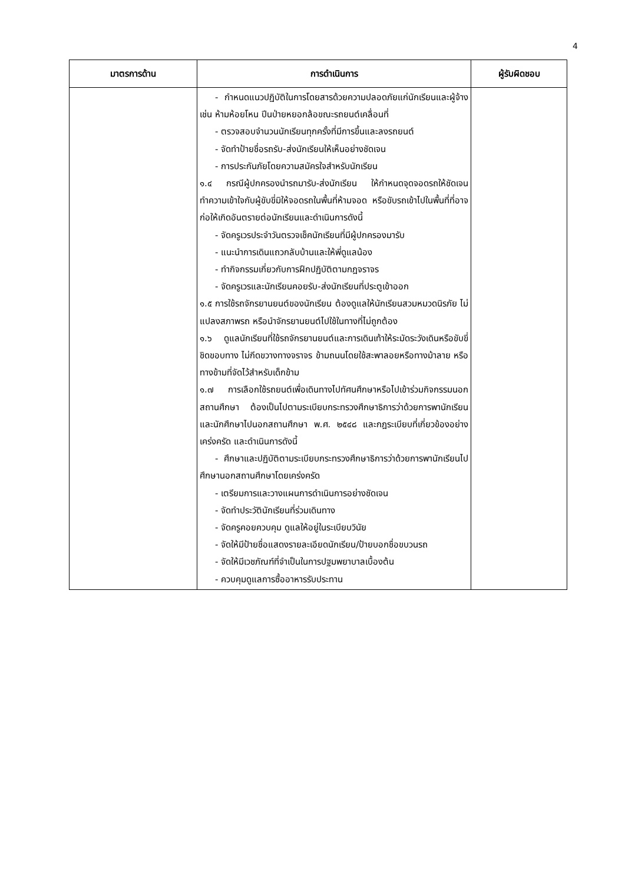4
| มาตรการด้าน | การดำเนินการ | ผู้รับผิดชอบ |
| --- | --- | --- |
| | - กำหนดแนวปฏิบัติในการโดยสารด้วยความปลอดภัยแก่นักเรียนและผู้จ้าง เช่น ห้ามห้อยโหน ปีนป่ายหยอกล้อขณะรถยนต์เคลื่อนที่ - ตรวจสอบจำนวนนักเรียนทุกครั้งที่มีการขึ้นและลงรถยนต์ - จัดทำป้ายชื่อรถรับ-ส่งนักเรียนให้เห็นอย่างชัดเจน - การประกันภัยโดยความสมัครใจสำหรับนักเรียน ๑.๔ กรณีผู้ปกครองนำรถมารับ-ส่งนักเรียน ให้กำหนดจุดจอดรถให้ชัดเจน ทำความเข้าใจกับผู้ขับขี่มิให้จอดรถในพื้นที่ห้ามจอด หรือขับรถเข้าไปในพื้นที่ที่อาจก่อให้เกิดอันตรายต่อนักเรียนและดำเนินการดังนี้ - จัดครูเวรประจำวันตรวจเช็คนักเรียนที่มีผู้ปกครองมารับ - แนะนำการเดินแถวกลับบ้านและให้พี่ดูแลน้อง - ทำกิจกรรมเกี่ยวกับการฝึกปฏิบัติตามกฎจราจร - จัดครูเวรและนักเรียนคอยรับ-ส่งนักเรียนที่ประตูเข้าออก ๑.๕ การใช้รถจักรยานยนต์ของนักเรียน ต้องดูแลให้นักเรียนสวมหมวดนิรภัย ไม่แปลงสภาพรถ หรือนำจักรยานยนต์ไปใช้ในทางที่ไม่ถูกต้อง ๑.๖ ดูแลนักเรียนที่ใช้รถจักรยานยนต์และการเดินเท้าให้ระมัดระวังเดินหรือขับขี่ชิดขอบทาง ไม่กีดขวางทางจราจร ข้ามถนนโดยใช้สะพาลอยหรือทางม้าลาย หรือทางข้ามที่จัดไว้สำหรับเด็กข้าม ๑.๗ การเลือกใช้รถยนต์เพื่อเดินทางไปทัศนศึกษาหรือไปเข้าร่วมกิจกรรมนอกสถานศึกษา ต้องเป็นไปตามระเบียบกระทรวงศึกษาธิการว่าด้วยการพานักเรียนและนักศึกษาไปนอกสถานศึกษา พ.ศ. ๒๕๔๘ และกฎระเบียบที่เกี่ยวข้องอย่างเคร่งครัด และดำเนินการดังนี้ - ศึกษาและปฏิบัติตามระเบียบกระทรวงศึกษาธิการว่าด้วยการพานักเรียนไปศึกษานอกสถานศึกษาโดยเคร่งครัด - เตรียมการและวางแผนการดำเนินการอย่างชัดเจน - จัดทำประวัตินักเรียนที่ร่วมเดินทาง - จัดครูคอยควบคุม ดูแลให้อยู่ในระเบียบวินัย - จัดให้มีป้ายชื่อแสดงรายละเอียดนักเรียน/ป้ายบอกชื่อขบวนรถ - จัดให้มีเวชภัณฑ์ที่จำเป็นในการปฐมพยาบาลเบื้องต้น - ควบคุมดูแลการซื้ออาหารรับประทาน | |